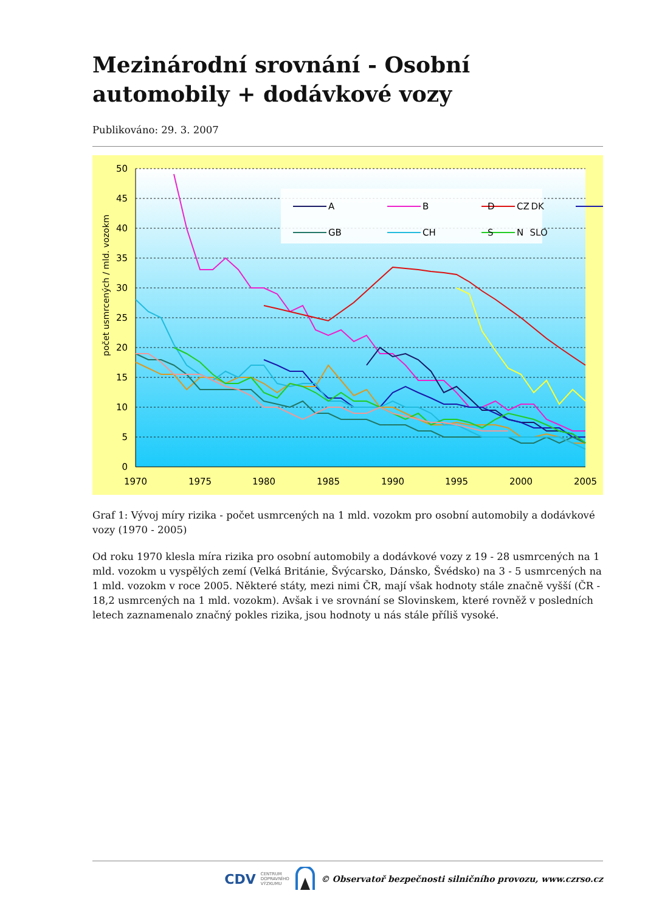Mezinárodní srovnání - Osobní automobily + dodávkové vozy
Publikováno: 29. 3. 2007
50
45
40
35
30
25
20
15
10
5
0
1970
1975
1980
1985
1990
1995
2000
2005
počet usmrcených / mld. vozokm
A
B
CZ
GB
CH
N
D DK
S SLO
Graf 1: Vývoj míry rizika - počet usmrcených na 1 mld. vozokm pro osobní automobily a dodávkové vozy (1970 - 2005)
Od roku 1970 klesla míra rizika pro osobní automobily a dodávkové vozy z 19 - 28 usmrcených na 1 mld. vozokm u vyspělých zemí (Velká Británie, Švýcarsko, Dánsko, Švédsko) na 3 - 5 usmrcených na 1 mld. vozokm v roce 2005. Některé státy, mezi nimi ČR, mají však hodnoty stále značně vyšší (ČR - 18,2 usmrcených na 1 mld. vozokm). Avšak i ve srovnání se Slovinskem, které rovněž v posledních letech zaznamenalo značný pokles rizika, jsou hodnoty u nás stále příliš vysoké.
CDV CENTRUM
DOPRAVNÍHO
VÝZKUMU © Observatoř bezpečnosti silničního provozu, www.czrso.cz